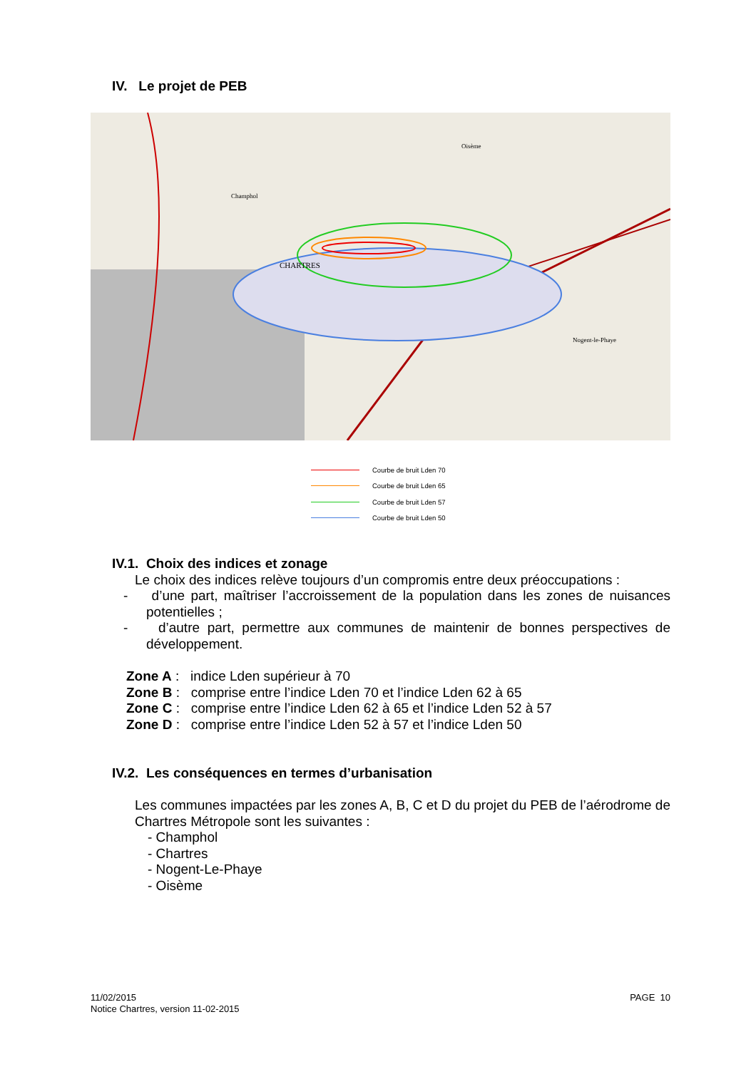IV. Le projet de PEB
CHARTRES
Oisème
Champhol
Nogent-le-Phaye
Courbe de bruit Lden 70
Courbe de bruit Lden 65
Courbe de bruit Lden 57
Courbe de bruit Lden 50
IV.1. Choix des indices et zonage
Le choix des indices relève toujours d’un compromis entre deux préoccupations :
- d’une part, maîtriser l’accroissement de la population dans les zones de nuisances potentielles ;
- d’autre part, permettre aux communes de maintenir de bonnes perspectives de développement.
Zone A : indice Lden supérieur à 70
Zone B : comprise entre l’indice Lden 70 et l’indice Lden 62 à 65
Zone C : comprise entre l’indice Lden 62 à 65 et l’indice Lden 52 à 57
Zone D : comprise entre l’indice Lden 52 à 57 et l’indice Lden 50
IV.2. Les conséquences en termes d’urbanisation
Les communes impactées par les zones A, B, C et D du projet du PEB de l’aérodrome de Chartres Métropole sont les suivantes :
- Champhol
- Chartres
- Nogent-Le-Phaye
- Oisème
11/02/2015
Notice Chartres, version 11-02-2015
PAGE 10